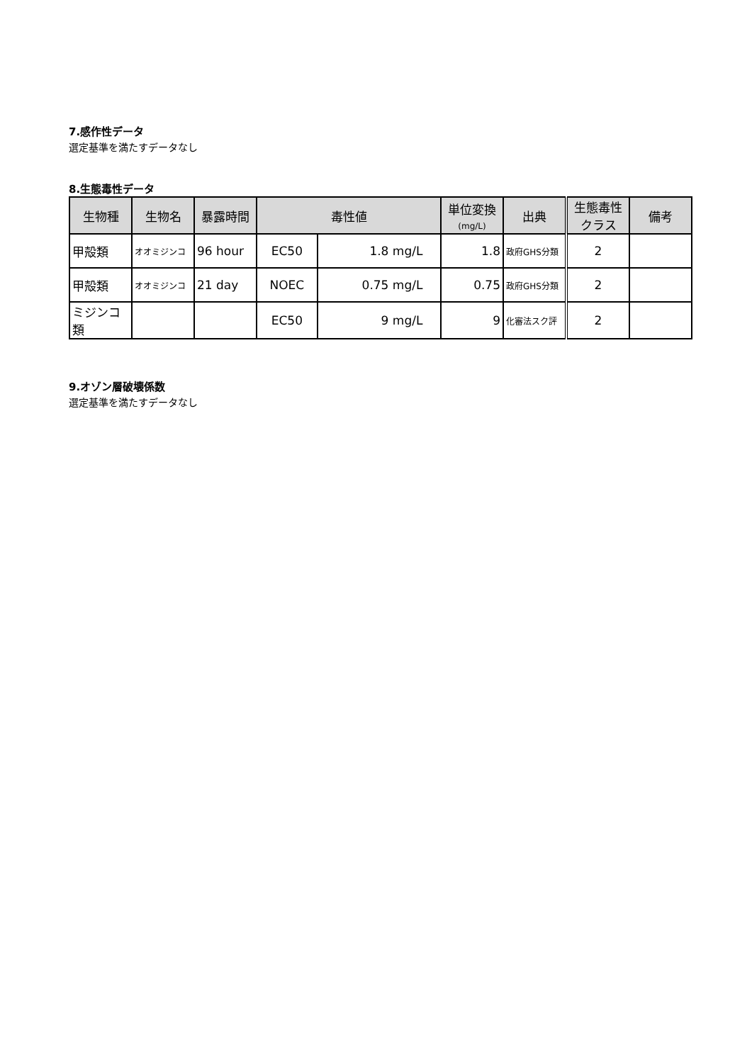7.感作性データ
選定基準を満たすデータなし
8.生態毒性データ
| 生物種 | 生物名 | 暴露時間 | 毒性値 | | 単位変換 (mg/L) | 出典 | 生態毒性 クラス | 備考 |
| --- | --- | --- | --- | --- | --- | --- | --- | --- |
| 甲殻類 | オオミジンコ | 96 hour | EC50 | 1.8 mg/L | 1.8 | 政府GHS分類 | 2 | |
| 甲殻類 | オオミジンコ | 21 day | NOEC | 0.75 mg/L | 0.75 | 政府GHS分類 | 2 | |
| ミジンコ類 | | | EC50 | 9 mg/L | 9 | 化審法スク評 | 2 | |
9.オゾン層破壊係数
選定基準を満たすデータなし